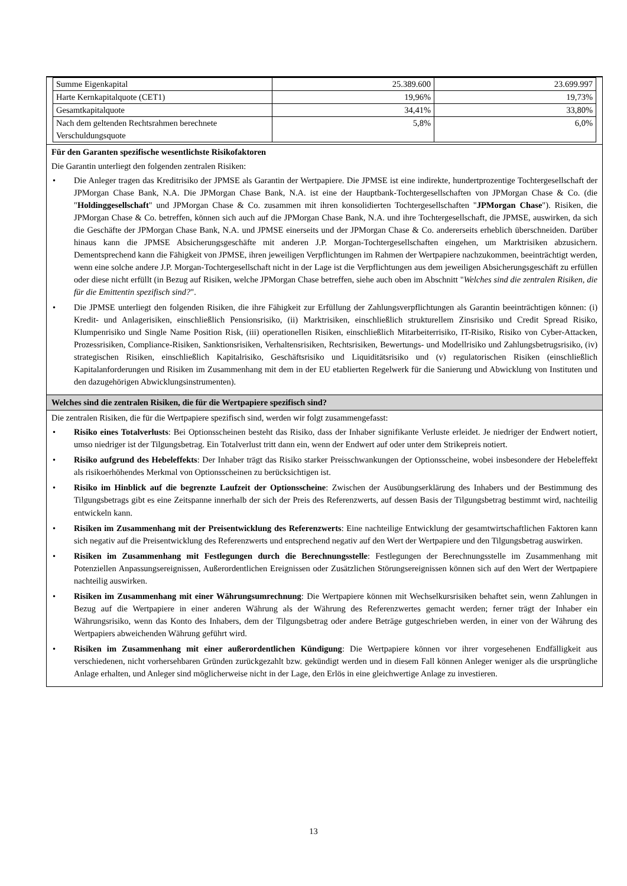| Summe Eigenkapital | 25.389.600 | 23.699.997 |
| Harte Kernkapitalquote (CET1) | 19,96% | 19,73% |
| Gesamtkapitalquote | 34,41% | 33,80% |
| Nach dem geltenden Rechtsrahmen berechnete Verschuldungsquote | 5,8% | 6,0% |
Für den Garanten spezifische wesentlichste Risikofaktoren
Die Garantin unterliegt den folgenden zentralen Risiken:
• Die Anleger tragen das Kreditrisiko der JPMSE als Garantin der Wertpapiere. Die JPMSE ist eine indirekte, hundertprozentige Tochtergesellschaft der JPMorgan Chase Bank, N.A. Die JPMorgan Chase Bank, N.A. ist eine der Hauptbank-Tochtergesellschaften von JPMorgan Chase & Co. (die "Holdinggesellschaft" und JPMorgan Chase & Co. zusammen mit ihren konsolidierten Tochtergesellschaften "JPMorgan Chase"). Risiken, die JPMorgan Chase & Co. betreffen, können sich auch auf die JPMorgan Chase Bank, N.A. und ihre Tochtergesellschaft, die JPMSE, auswirken, da sich die Geschäfte der JPMorgan Chase Bank, N.A. und JPMSE einerseits und der JPMorgan Chase & Co. andererseits erheblich überschneiden. Darüber hinaus kann die JPMSE Absicherungsgeschäfte mit anderen J.P. Morgan-Tochtergesellschaften eingehen, um Marktrisiken abzusichern. Dementsprechend kann die Fähigkeit von JPMSE, ihren jeweiligen Verpflichtungen im Rahmen der Wertpapiere nachzukommen, beeinträchtigt werden, wenn eine solche andere J.P. Morgan-Tochtergesellschaft nicht in der Lage ist die Verpflichtungen aus dem jeweiligen Absicherungsgeschäft zu erfüllen oder diese nicht erfüllt (in Bezug auf Risiken, welche JPMorgan Chase betreffen, siehe auch oben im Abschnitt "Welches sind die zentralen Risiken, die für die Emittentin spezifisch sind?".
• Die JPMSE unterliegt den folgenden Risiken, die ihre Fähigkeit zur Erfüllung der Zahlungsverpflichtungen als Garantin beeinträchtigen können: (i) Kredit- und Anlagerisiken, einschließlich Pensionsrisiko, (ii) Marktrisiken, einschließlich strukturellem Zinsrisiko und Credit Spread Risiko, Klumpenrisiko und Single Name Position Risk, (iii) operationellen Risiken, einschließlich Mitarbeiterrisiko, IT-Risiko, Risiko von Cyber-Attacken, Prozessrisiken, Compliance-Risiken, Sanktionsrisiken, Verhaltensrisiken, Rechtsrisiken, Bewertungs- und Modellrisiko und Zahlungsbetrugsrisiko, (iv) strategischen Risiken, einschließlich Kapitalrisiko, Geschäftsrisiko und Liquiditätsrisiko und (v) regulatorischen Risiken (einschließlich Kapitalanforderungen und Risiken im Zusammenhang mit dem in der EU etablierten Regelwerk für die Sanierung und Abwicklung von Instituten und den dazugehörigen Abwicklungsinstrumenten).
Welches sind die zentralen Risiken, die für die Wertpapiere spezifisch sind?
Die zentralen Risiken, die für die Wertpapiere spezifisch sind, werden wir folgt zusammengefasst:
• Risiko eines Totalverlusts: Bei Optionsscheinen besteht das Risiko, dass der Inhaber signifikante Verluste erleidet. Je niedriger der Endwert notiert, umso niedriger ist der Tilgungsbetrag. Ein Totalverlust tritt dann ein, wenn der Endwert auf oder unter dem Strikepreis notiert.
• Risiko aufgrund des Hebeleffekts: Der Inhaber trägt das Risiko starker Preisschwankungen der Optionsscheine, wobei insbesondere der Hebeleffekt als risikoerhöhendes Merkmal von Optionsscheinen zu berücksichtigen ist.
• Risiko im Hinblick auf die begrenzte Laufzeit der Optionsscheine: Zwischen der Ausübungserklärung des Inhabers und der Bestimmung des Tilgungsbetrags gibt es eine Zeitspanne innerhalb der sich der Preis des Referenzwerts, auf dessen Basis der Tilgungsbetrag bestimmt wird, nachteilig entwickeln kann.
• Risiken im Zusammenhang mit der Preisentwicklung des Referenzwerts: Eine nachteilige Entwicklung der gesamtwirtschaftlichen Faktoren kann sich negativ auf die Preisentwicklung des Referenzwerts und entsprechend negativ auf den Wert der Wertpapiere und den Tilgungsbetrag auswirken.
• Risiken im Zusammenhang mit Festlegungen durch die Berechnungsstelle: Festlegungen der Berechnungsstelle im Zusammenhang mit Potenziellen Anpassungsereignissen, Außerordentlichen Ereignissen oder Zusätzlichen Störungsereignissen können sich auf den Wert der Wertpapiere nachteilig auswirken.
• Risiken im Zusammenhang mit einer Währungsumrechnung: Die Wertpapiere können mit Wechselkursrisiken behaftet sein, wenn Zahlungen in Bezug auf die Wertpapiere in einer anderen Währung als der Währung des Referenzwertes gemacht werden; ferner trägt der Inhaber ein Währungsrisiko, wenn das Konto des Inhabers, dem der Tilgungsbetrag oder andere Beträge gutgeschrieben werden, in einer von der Währung des Wertpapiers abweichenden Währung geführt wird.
• Risiken im Zusammenhang mit einer außerordentlichen Kündigung: Die Wertpapiere können vor ihrer vorgesehenen Endfälligkeit aus verschiedenen, nicht vorhersehbaren Gründen zurückgezahlt bzw. gekündigt werden und in diesem Fall können Anleger weniger als die ursprüngliche Anlage erhalten, und Anleger sind möglicherweise nicht in der Lage, den Erlös in eine gleichwertige Anlage zu investieren.
13